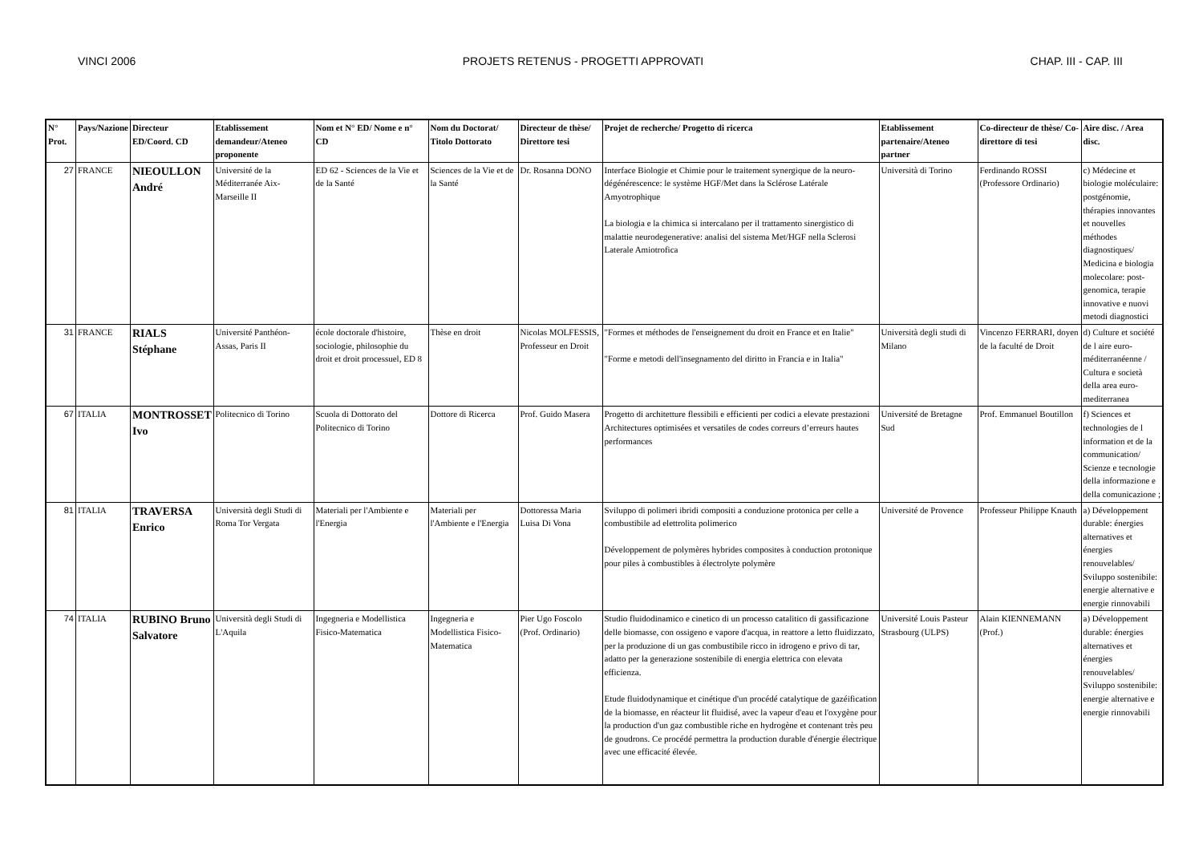VINCI 2006 PROJETS RETENUS - PROGETTI APPROVATI CHAP. III - CAP. III
| N° Prot. | Pays/Nazione | Directeur ED/Coord. CD | Etablissement demandeur/Ateneo proponente | Nom et N° ED/ Nome e n° CD | Nom du Doctorat/ Titolo Dottorato | Directeur de thèse/ Direttore tesi | Projet de recherche/ Progetto di ricerca | Etablissement partenaire/Ateneo partner | Co-directeur de thèse/ Co-direttore di tesi | Aire disc. / Area disc. |
| --- | --- | --- | --- | --- | --- | --- | --- | --- | --- | --- |
| 27 | FRANCE | NIEOULLON André | Université de la Méditerranée Aix-Marseille II | ED 62 - Sciences de la Vie et de la Santé | Sciences de la Vie et de la Santé | Dr. Rosanna DONO | Interface Biologie et Chimie pour le traitement synergique de la neuro-dégénérescence: le système HGF/Met dans la Sclérose Latérale Amyotrophique La biologia e la chimica si intercalano per il trattamento sinergistico di malattie neurodegenerative: analisi del sistema Met/HGF nella Sclerosi Laterale Amiotrofica | Università di Torino | Ferdinando ROSSI (Professore Ordinario) | c) Médecine et biologie moléculaire: postgénomie, thérapies innovantes et nouvelles méthodes diagnostiques/ Medicina e biologia molecolare: post-genomica, terapie innovative e nuovi metodi diagnostici |
| 31 | FRANCE | RIALS Stéphane | Université Panthéon-Assas, Paris II | école doctorale d'histoire, sociologie, philosophie du droit et droit processuel, ED 8 | Thèse en droit | Nicolas MOLFESSIS, Professeur en Droit | "Formes et méthodes de l'enseignement du droit en France et en Italie" "Forme e metodi dell'insegnamento del diritto in Francia e in Italia" | Università degli studi di Milano | Vincenzo FERRARI, doyen de la faculté de Droit | d) Culture et société de l aire euro-méditerranéenne / Cultura e società della area euro-mediterranea |
| 67 | ITALIA | MONTROSSET Ivo | Politecnico di Torino | Scuola di Dottorato del Politecnico di Torino | Dottore di Ricerca | Prof. Guido Masera | Progetto di architetture flessibili e efficienti per codici a elevate prestazioni Architectures optimisées et versatiles de codes correurs d’erreurs hautes performances | Université de Bretagne Sud | Prof. Emmanuel Boutillon | f) Sciences et technologies de l information et de la communication/ Scienze e tecnologie della informazione e della comunicazione ; |
| 81 | ITALIA | TRAVERSA Enrico | Università degli Studi di Roma Tor Vergata | Materiali per l'Ambiente e l'Energia | Materiali per l'Ambiente e l'Energia | Dottoressa Maria Luisa Di Vona | Sviluppo di polimeri ibridi compositi a conduzione protonica per celle a combustibile ad elettrolita polimerico Développement de polymères hybrides composites à conduction protonique pour piles à combustibles à électrolyte polymère | Université de Provence | Professeur Philippe Knauth | a) Développement durable: énergies alternatives et énergies renouvelables/ Sviluppo sostenibile: energie alternative e energie rinnovabili |
| 74 | ITALIA | RUBINO Bruno Salvatore | Università degli Studi di L'Aquila | Ingegneria e Modellistica Fisico-Matematica | Ingegneria e Modellistica Fisico-Matematica | Pier Ugo Foscolo (Prof. Ordinario) | Studio fluidodinamico e cinetico di un processo catalitico di gassificazione delle biomasse, con ossigeno e vapore d'acqua, in reattore a letto fluidizzato, per la produzione di un gas combustibile ricco in idrogeno e privo di tar, adatto per la generazione sostenibile di energia elettrica con elevata efficienza. Etude fluidodynamique et cinétique d'un procédé catalytique de gazéification de la biomasse, en réacteur lit fluidisé, avec la vapeur d'eau et l'oxygène pour la production d'un gaz combustible riche en hydrogène et contenant très peu de goudrons. Ce procédé permettra la production durable d'énergie électrique avec une efficacité élevée. | Université Louis Pasteur Strasbourg (ULPS) | Alain KIENNEMANN (Prof.) | a) Développement durable: énergies alternatives et énergies renouvelables/ Sviluppo sostenibile: energie alternative e energie rinnovabili |